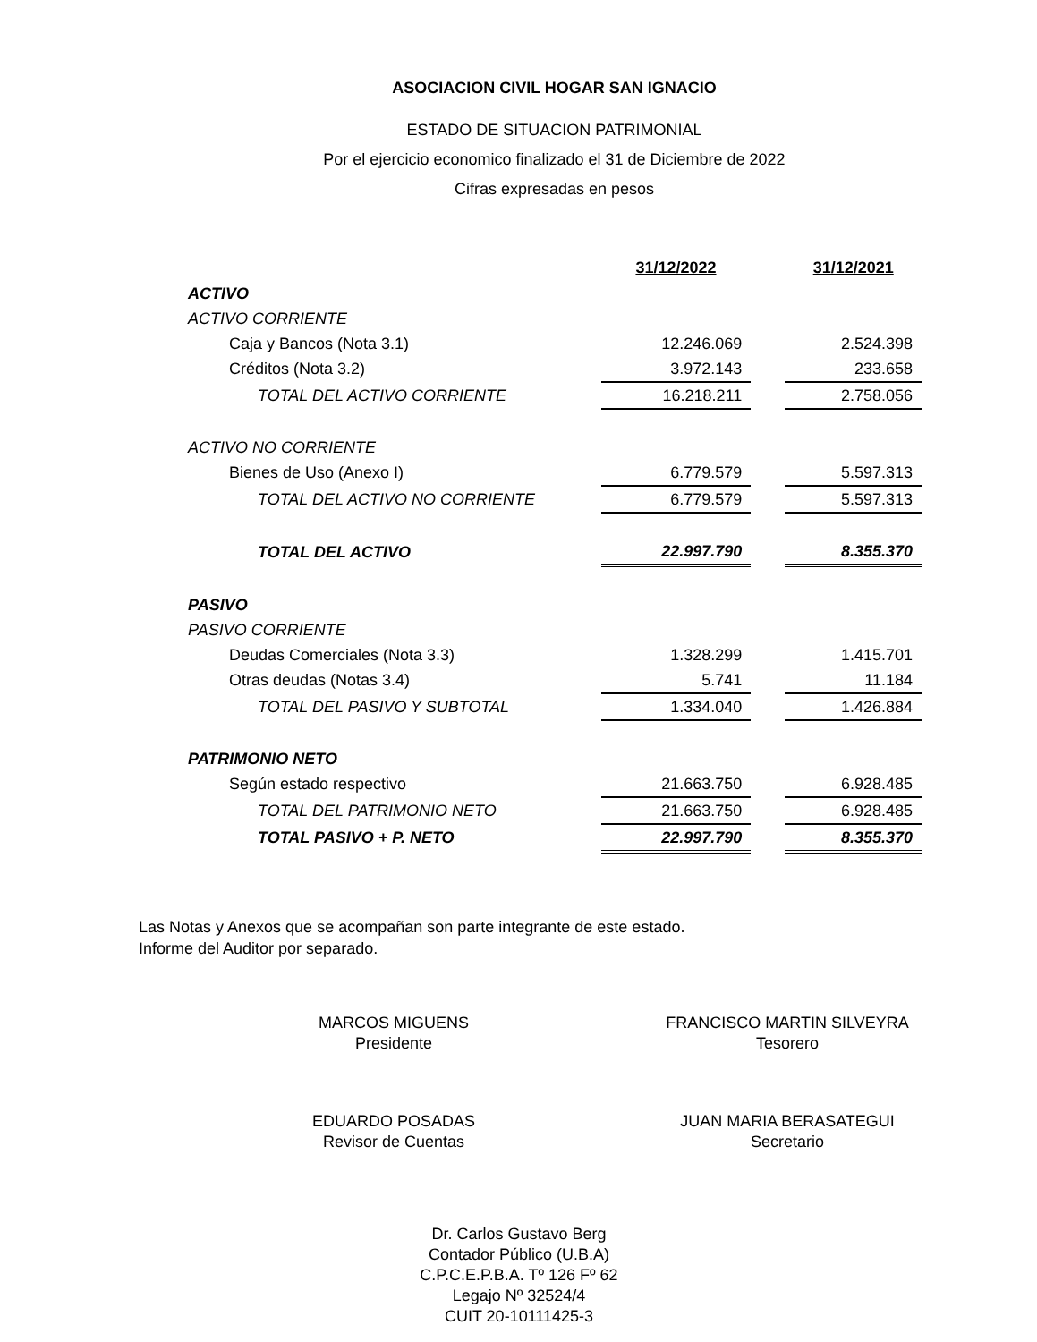ASOCIACION CIVIL HOGAR SAN IGNACIO
ESTADO DE SITUACION PATRIMONIAL
Por el ejercicio economico finalizado el 31 de Diciembre de 2022
Cifras expresadas en pesos
| | 31/12/2022 | | 31/12/2021 |
| ACTIVO | | | |
| ACTIVO CORRIENTE | | | |
| Caja y Bancos (Nota 3.1) | 12.246.069 | | 2.524.398 |
| Créditos (Nota 3.2) | 3.972.143 | | 233.658 |
| TOTAL DEL ACTIVO CORRIENTE | 16.218.211 | | 2.758.056 |
| ACTIVO NO CORRIENTE | | | |
| Bienes de Uso (Anexo I) | 6.779.579 | | 5.597.313 |
| TOTAL DEL ACTIVO NO CORRIENTE | 6.779.579 | | 5.597.313 |
| TOTAL DEL ACTIVO | 22.997.790 | | 8.355.370 |
| PASIVO | | | |
| PASIVO CORRIENTE | | | |
| Deudas Comerciales (Nota 3.3) | 1.328.299 | | 1.415.701 |
| Otras deudas (Notas 3.4) | 5.741 | | 11.184 |
| TOTAL DEL PASIVO Y SUBTOTAL | 1.334.040 | | 1.426.884 |
| PATRIMONIO NETO | | | |
| Según estado respectivo | 21.663.750 | | 6.928.485 |
| TOTAL DEL PATRIMONIO NETO | 21.663.750 | | 6.928.485 |
| TOTAL PASIVO + P. NETO | 22.997.790 | | 8.355.370 |
Las Notas y Anexos que se acompañan son parte integrante de este estado.
Informe del Auditor por separado.
MARCOS MIGUENS
Presidente
FRANCISCO MARTIN SILVEYRA
Tesorero
EDUARDO POSADAS
Revisor de Cuentas
JUAN MARIA BERASATEGUI
Secretario
Dr. Carlos Gustavo Berg
Contador Público (U.B.A)
C.P.C.E.P.B.A. Tº 126 Fº 62
Legajo Nº 32524/4
CUIT 20-10111425-3